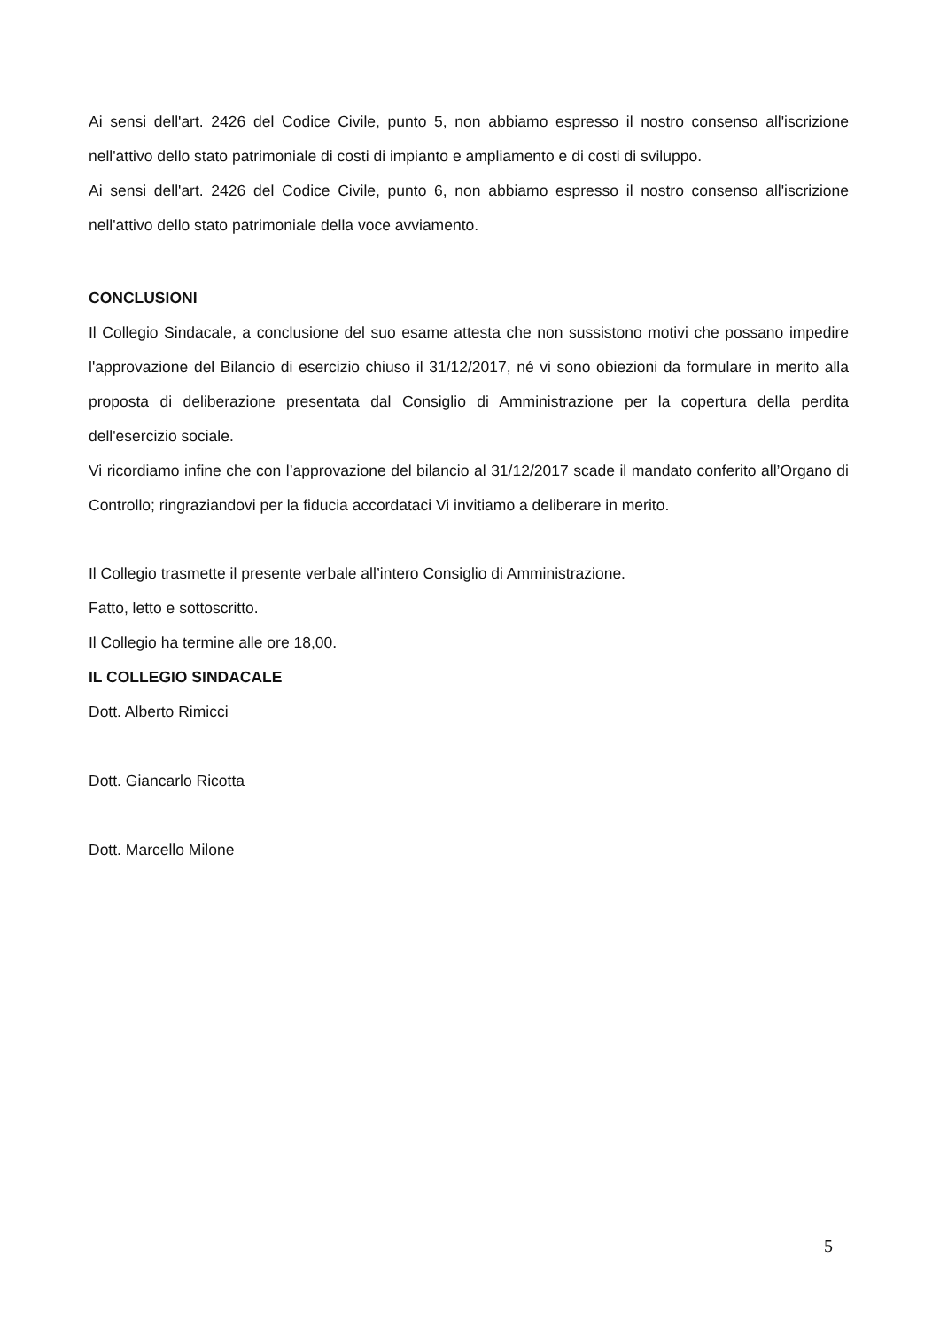Ai sensi dell'art. 2426 del Codice Civile, punto 5, non abbiamo espresso il nostro consenso all'iscrizione nell'attivo dello stato patrimoniale di costi di impianto e ampliamento e di costi di sviluppo.
Ai sensi dell'art. 2426 del Codice Civile, punto 6, non abbiamo espresso il nostro consenso all'iscrizione nell'attivo dello stato patrimoniale della voce avviamento.
CONCLUSIONI
Il Collegio Sindacale, a conclusione del suo esame attesta che non sussistono motivi che possano impedire l'approvazione del Bilancio di esercizio chiuso il 31/12/2017, né vi sono obiezioni da formulare in merito alla proposta di deliberazione presentata dal Consiglio di Amministrazione per la copertura della perdita dell'esercizio sociale.
Vi ricordiamo infine che con l’approvazione del bilancio al 31/12/2017 scade il mandato conferito all’Organo di Controllo; ringraziandovi per la fiducia accordataci Vi invitiamo a deliberare in merito.
Il Collegio trasmette il presente verbale all’intero Consiglio di Amministrazione.
Fatto, letto e sottoscritto.
Il Collegio ha termine alle ore 18,00.
IL COLLEGIO SINDACALE
Dott. Alberto Rimicci
Dott. Giancarlo Ricotta
Dott. Marcello Milone
5